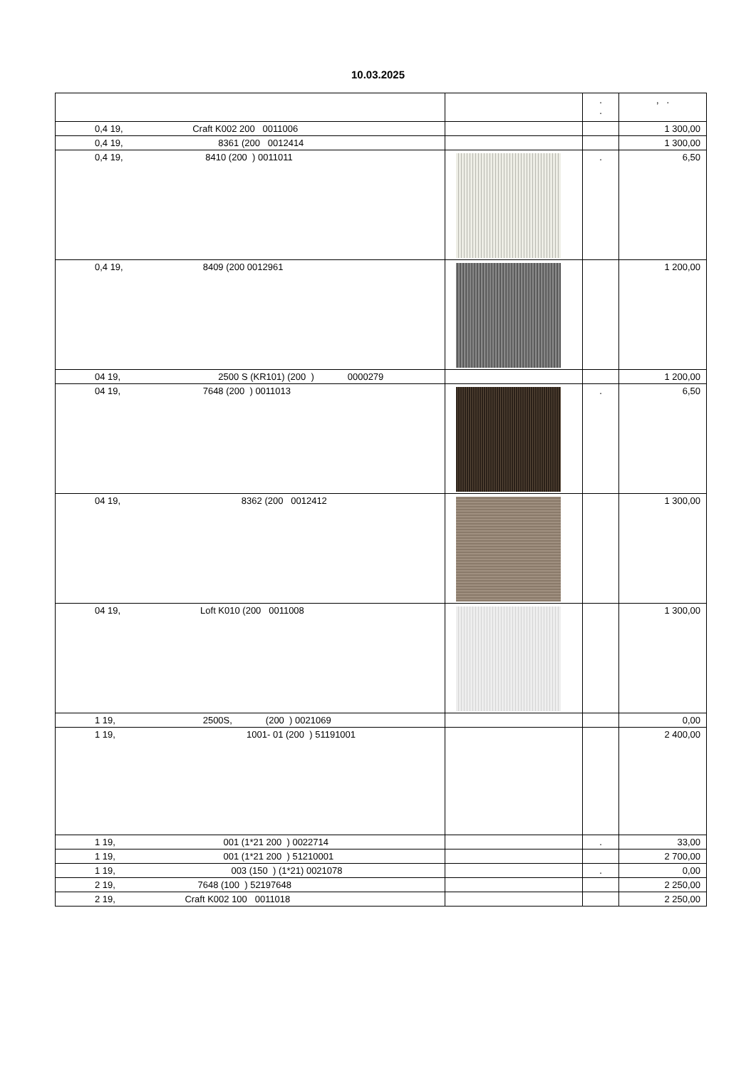10.03.2025
| | | . . | , . |
| --- | --- | --- | --- |
| 0,4 19, Craft K002 200 0011006 | | | 1 300,00 |
| 0,4 19, 8361 (200 0012414 | | | 1 300,00 |
| 0,4 19, 8410 (200 ) 0011011 | | . | 6,50 |
| 0,4 19, 8409 (200 0012961 | | | 1 200,00 |
| 04 19, 2500 S (KR101) (200 ) 0000279 | | | 1 200,00 |
| 04 19, 7648 (200 ) 0011013 | | . | 6,50 |
| 04 19, 8362 (200 0012412 | | | 1 300,00 |
| 04 19, Loft K010 (200 0011008 | | | 1 300,00 |
| 1 19, 2500S, (200 ) 0021069 | | | 0,00 |
| 1 19, 1001- 01 (200 ) 51191001 | | | 2 400,00 |
| 1 19, 001 (1*21 200 ) 0022714 | | . | 33,00 |
| 1 19, 001 (1*21 200 ) 51210001 | | | 2 700,00 |
| 1 19, 003 (150 ) (1*21) 0021078 | | . | 0,00 |
| 2 19, 7648 (100 ) 52197648 | | | 2 250,00 |
| 2 19, Craft K002 100 0011018 | | | 2 250,00 |